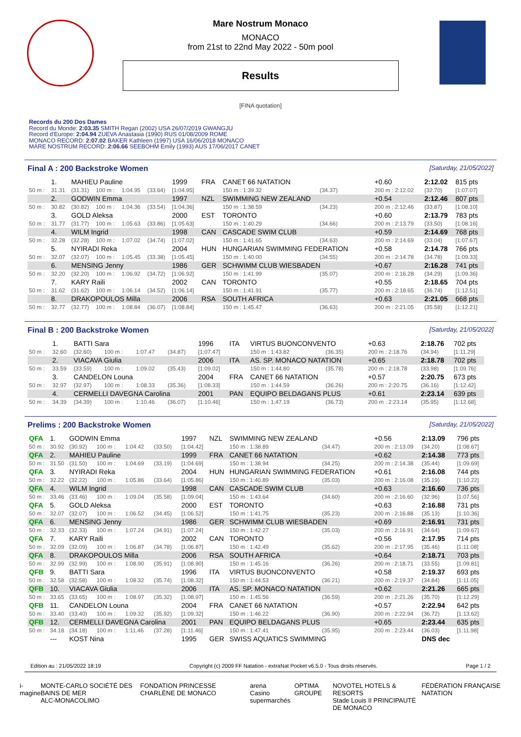Mare Nostrum Monaco
MONACO
from 21st to 22nd May 2022 - 50m pool
Results
[FINA quotation]
Records du 200 Dos Dames
Record du Monde: 2:03.35 SMITH Regan (2002) USA 26/07/2019 GWANGJU
Record d'Europe: 2:04.94 ZUEVA Anastasia (1990) RUS 01/08/2009 ROME
MONACO RECORD: 2:07.02 BAKER Kathleen (1997) USA 16/06/2018 MONACO
MARE NOSTRUM RECORD: 2:06.66 SEEBOHM Emily (1993) AUS 17/06/2017 CANET
Final A : 200 Backstroke Women [Saturday, 21/05/2022]
| | 1. | MAHIEU Pauline | | | | 1999 | FRA | CANET 66 NATATION | | | +0.60 | 2:12.02 | 815 pts |
| 50 m : | 31.31 | (31.31) | 100 m : | 1:04.95 | (33.64) | [1:04.95] | | 150 m : 1:39.32 | (34.37) | | 200 m : 2:12.02 | (32.70) | [1:07.07] |
| | 2. | GODWIN Emma | | | | 1997 | NZL | SWIMMING NEW ZEALAND | | | +0.54 | 2:12.46 | 807 pts |
| 50 m : | 30.82 | (30.82) | 100 m : | 1:04.36 | (33.54) | [1:04.36] | | 150 m : 1:38.59 | (34.23) | | 200 m : 2:12.46 | (33.87) | [1:08.10] |
| | 3. | GOLD Aleksa | | | | 2000 | EST | TORONTO | | | +0.60 | 2:13.79 | 783 pts |
| 50 m : | 31.77 | (31.77) | 100 m : | 1:05.63 | (33.86) | [1:05.63] | | 150 m : 1:40.29 | (34.66) | | 200 m : 2:13.79 | (33.50) | [1:08.16] |
| | 4. | WILM Ingrid | | | | 1998 | CAN | CASCADE SWIM CLUB | | | +0.59 | 2:14.69 | 768 pts |
| 50 m : | 32.28 | (32.28) | 100 m : | 1:07.02 | (34.74) | [1:07.02] | | 150 m : 1:41.65 | (34.63) | | 200 m : 2:14.69 | (33.04) | [1:07.67] |
| | 5. | NYIRADI Reka | | | | 2004 | HUN | HUNGARIAN SWIMMING FEDERATION | | | +0.58 | 2:14.78 | 766 pts |
| 50 m : | 32.07 | (32.07) | 100 m : | 1:05.45 | (33.38) | [1:05.45] | | 150 m : 1:40.00 | (34.55) | | 200 m : 2:14.78 | (34.78) | [1:09.33] |
| | 6. | MENSING Jenny | | | | 1986 | GER | SCHWIMM CLUB WIESBADEN | | | +0.67 | 2:16.28 | 741 pts |
| 50 m : | 32.20 | (32.20) | 100 m : | 1:06.92 | (34.72) | [1:06.92] | | 150 m : 1:41.99 | (35.07) | | 200 m : 2:16.28 | (34.29) | [1:09.36] |
| | 7. | KARY Raili | | | | 2002 | CAN | TORONTO | | | +0.55 | 2:18.65 | 704 pts |
| 50 m : | 31.62 | (31.62) | 100 m : | 1:06.14 | (34.52) | [1:06.14] | | 150 m : 1:41.91 | (35.77) | | 200 m : 2:18.65 | (36.74) | [1:12.51] |
| | 8. | DRAKOPOULOS Milla | | | | 2006 | RSA | SOUTH AFRICA | | | +0.63 | 2:21.05 | 668 pts |
| 50 m : | 32.77 | (32.77) | 100 m : | 1:08.84 | (36.07) | [1:08.84] | | 150 m : 1:45.47 | (36.63) | | 200 m : 2:21.05 | (35.58) | [1:12.21] |
Final B : 200 Backstroke Women [Saturday, 21/05/2022]
| | 1. | BATTI Sara | | | | 1996 | ITA | VIRTUS BUONCONVENTO | | | +0.63 | 2:18.76 | 702 pts |
| 50 m : | 32.60 | (32.60) | 100 m : | 1:07.47 | (34.87) | [1:07.47] | | 150 m : 1:43.82 | (36.35) | | 200 m : 2:18.76 | (34.94) | [1:11.29] |
| | 2. | VIACAVA Giulia | | | | 2006 | ITA | AS. SP. MONACO NATATION | | | +0.65 | 2:18.78 | 702 pts |
| 50 m : | 33.59 | (33.59) | 100 m : | 1:09.02 | (35.43) | [1:09.02] | | 150 m : 1:44.80 | (35.78) | | 200 m : 2:18.78 | (33.98) | [1:09.76] |
| | 3. | CANDELON Louna | | | | 2004 | FRA | CANET 66 NATATION | | | +0.57 | 2:20.75 | 673 pts |
| 50 m : | 32.97 | (32.97) | 100 m : | 1:08.33 | (35.36) | [1:08.33] | | 150 m : 1:44.59 | (36.26) | | 200 m : 2:20.75 | (36.16) | [1:12.42] |
| | 4. | CERMELLI DAVEGNA Carolina | | | | 2001 | PAN | EQUIPO BELDAGANS PLUS | | | +0.61 | 2:23.14 | 639 pts |
| 50 m : | 34.39 | (34.39) | 100 m : | 1:10.46 | (36.07) | [1:10.46] | | 150 m : 1:47.19 | (36.73) | | 200 m : 2:23.14 | (35.95) | [1:12.68] |
Prelims : 200 Backstroke Women [Saturday, 21/05/2022]
| QFA | 1. | GODWIN Emma | | | | 1997 | NZL | SWIMMING NEW ZEALAND | | | +0.56 | 2:13.09 | 796 pts |
| 50 m : | 30.92 | (30.92) | 100 m : | 1:04.42 | (33.50) | [1:04.42] | | 150 m : 1:38.89 | (34.47) | | 200 m : 2:13.09 | (34.20) | [1:08.67] |
| QFA | 2. | MAHIEU Pauline | | | | 1999 | FRA | CANET 66 NATATION | | | +0.62 | 2:14.38 | 773 pts |
| 50 m : | 31.50 | (31.50) | 100 m : | 1:04.69 | (33.19) | [1:04.69] | | 150 m : 1:38.94 | (34.25) | | 200 m : 2:14.38 | (35.44) | [1:09.69] |
| QFA | 3. | NYIRADI Reka | | | | 2004 | HUN | HUNGARIAN SWIMMING FEDERATION | | | +0.61 | 2:16.08 | 744 pts |
| 50 m : | 32.22 | (32.22) | 100 m : | 1:05.86 | (33.64) | [1:05.86] | | 150 m : 1:40.89 | (35.03) | | 200 m : 2:16.08 | (35.19) | [1:10.22] |
| QFA | 4. | WILM Ingrid | | | | 1998 | CAN | CASCADE SWIM CLUB | | | +0.63 | 2:16.60 | 736 pts |
| 50 m : | 33.46 | (33.46) | 100 m : | 1:09.04 | (35.58) | [1:09.04] | | 150 m : 1:43.64 | (34.60) | | 200 m : 2:16.60 | (32.96) | [1:07.56] |
| QFA | 5. | GOLD Aleksa | | | | 2000 | EST | TORONTO | | | +0.63 | 2:16.88 | 731 pts |
| 50 m : | 32.07 | (32.07) | 100 m : | 1:06.52 | (34.45) | [1:06.52] | | 150 m : 1:41.75 | (35.23) | | 200 m : 2:16.88 | (35.13) | [1:10.36] |
| QFA | 6. | MENSING Jenny | | | | 1986 | GER | SCHWIMM CLUB WIESBADEN | | | +0.69 | 2:16.91 | 731 pts |
| 50 m : | 32.33 | (32.33) | 100 m : | 1:07.24 | (34.91) | [1:07.24] | | 150 m : 1:42.27 | (35.03) | | 200 m : 2:16.91 | (34.64) | [1:09.67] |
| QFA | 7. | KARY Raili | | | | 2002 | CAN | TORONTO | | | +0.56 | 2:17.95 | 714 pts |
| 50 m : | 32.09 | (32.09) | 100 m : | 1:06.87 | (34.78) | [1:06.87] | | 150 m : 1:42.49 | (35.62) | | 200 m : 2:17.95 | (35.46) | [1:11.08] |
| QFA | 8. | DRAKOPOULOS Milla | | | | 2006 | RSA | SOUTH AFRICA | | | +0.64 | 2:18.71 | 703 pts |
| 50 m : | 32.99 | (32.99) | 100 m : | 1:08.90 | (35.91) | [1:08.90] | | 150 m : 1:45.16 | (36.26) | | 200 m : 2:18.71 | (33.55) | [1:09.81] |
| QFB | 9. | BATTI Sara | | | | 1996 | ITA | VIRTUS BUONCONVENTO | | | +0.58 | 2:19.37 | 693 pts |
| 50 m : | 32.58 | (32.58) | 100 m : | 1:08.32 | (35.74) | [1:08.32] | | 150 m : 1:44.53 | (36.21) | | 200 m : 2:19.37 | (34.84) | [1:11.05] |
| QFB | 10. | VIACAVA Giulia | | | | 2006 | ITA | AS. SP. MONACO NATATION | | | +0.62 | 2:21.26 | 665 pts |
| 50 m : | 33.65 | (33.65) | 100 m : | 1:08.97 | (35.32) | [1:08.97] | | 150 m : 1:45.56 | (36.59) | | 200 m : 2:21.26 | (35.70) | [1:12.29] |
| QFB | 11. | CANDELON Louna | | | | 2004 | FRA | CANET 66 NATATION | | | +0.57 | 2:22.94 | 642 pts |
| 50 m : | 33.40 | (33.40) | 100 m : | 1:09.32 | (35.92) | [1:09.32] | | 150 m : 1:46.22 | (36.90) | | 200 m : 2:22.94 | (36.72) | [1:13.62] |
| QFB | 12. | CERMELLI DAVEGNA Carolina | | | | 2001 | PAN | EQUIPO BELDAGANS PLUS | | | +0.65 | 2:23.44 | 635 pts |
| 50 m : | 34.18 | (34.18) | 100 m : | 1:11.46 | (37.28) | [1:11.46] | | 150 m : 1:47.41 | (35.95) | | 200 m : 2:23.44 | (36.03) | [1:11.98] |
| | --- | KOST Nina | | | | 1995 | GER | SWISS AQUATICS SWIMMING | | | | DNS dec | |
Edition au : 21/05/2022 18:19 Copyright (c) 2009 FF Natation - extraNat Pocket v6.5.0 - Tous droits réservés. Page 1 / 2
i-magine MONTE-CARLO SOCIÉTÉ DES BAINS DE MER
ALC-MONACOLIMO FONDATION PRINCESSE CHARLÈNE DE MONACO arena
Casino supermarchés OPTIMA GROUPE NOVOTEL HOTELS & RESORTS
Stade Louis II PRINCIPAUTÉ DE MONACO FÉDÉRATION FRANÇAISE NATATION